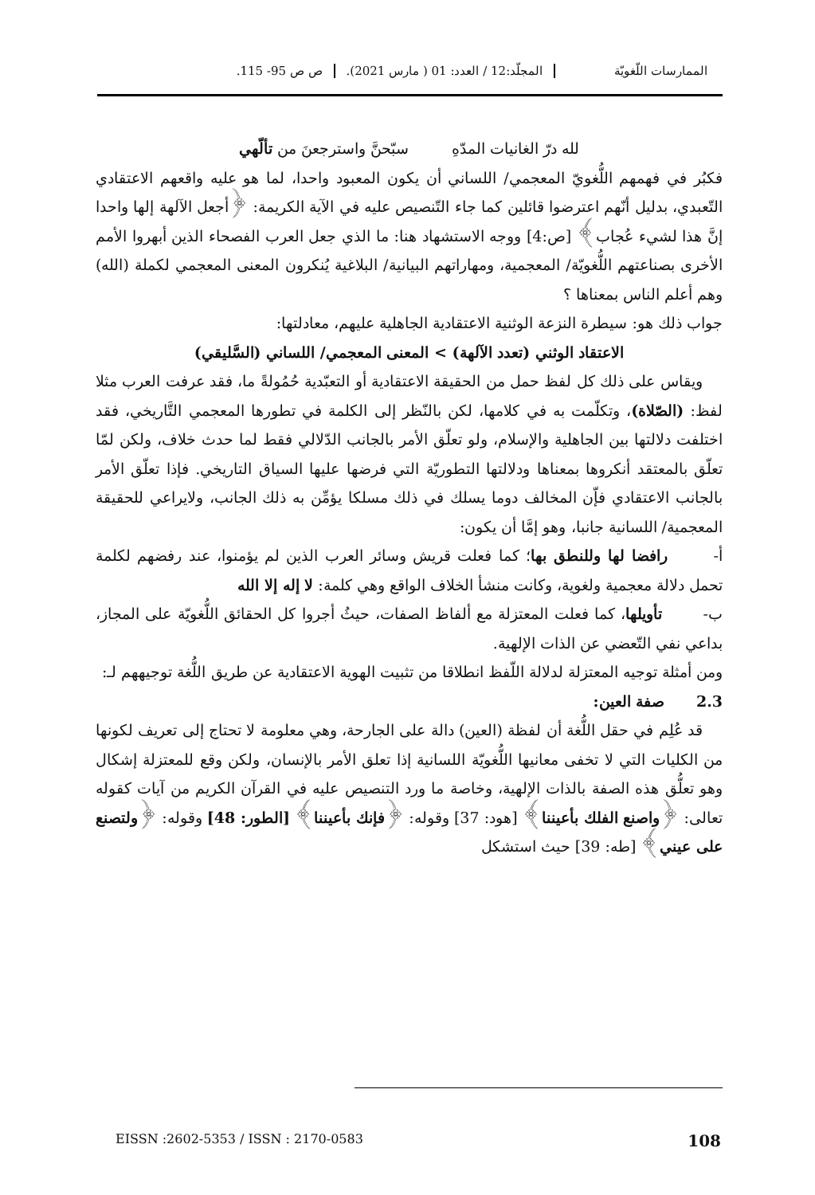الممارسات اللّغويّة المجلّد:12 / العدد: 01 ( مارس 2021).
ص ص 95- 115.
لله درّ الغانيات المدّهِ سبّحنَّ واسترجعنَ من تألّهي
فكبُر في فهمهم اللُّغويّ المعجمي/ اللساني أن يكون المعبود واحدا، لما هو عليه واقعهم الاعتقادي التّعبدي، بدليل أنّهم اعترضوا قائلين كما جاء التّنصيص عليه في الآية الكريمة: ﴿أجعل الآلهة إلها واحدا إنَّ هذا لشيء عُجاب﴾ [ص:4] ووجه الاستشهاد هنا: ما الذي جعل العرب الفصحاء الذين أبهروا الأمم الأخرى بصناعتهم اللُّغويّة/ المعجمية، ومهاراتهم البيانية/ البلاغية يُنكرون المعنى المعجمي لكملة (الله) وهم أعلم الناس بمعناها ؟
جواب ذلك هو: سيطرة النزعة الوثنية الاعتقادية الجاهلية عليهم، معادلتها:
الاعتقاد الوثني (تعدد الآلهة) > المعنى المعجمي/ اللساني (السَّليقي)
ويقاس على ذلك كل لفظ حمل من الحقيقة الاعتقادية أو التعبّدية حُمُولةً ما، فقد عرفت العرب مثلا لفظ: (الصّلاة)، وتكلّمت به في كلامها، لكن بالنّظر إلى الكلمة في تطورها المعجمي التَّاريخي، فقد اختلفت دلالتها بين الجاهلية والإسلام، ولو تعلّق الأمر بالجانب الدّلالي فقط لما حدث خلاف، ولكن لمّا تعلّق بالمعتقد أنكروها بمعناها ودلالتها التطوريّة التي فرضها عليها السياق التاريخي. فإذا تعلّق الأمر بالجانب الاعتقادي فإّن المخالف دوما يسلك في ذلك مسلكا يؤمِّن به ذلك الجانب، ولايراعي للحقيقة المعجمية/ اللسانية جانبا، وهو إمَّا أن يكون:
أ- رافضا لها وللنطق بها؛ كما فعلت قريش وسائر العرب الذين لم يؤمنوا، عند رفضهم لكلمة تحمل دلالة معجمية ولغوية، وكانت منشأ الخلاف الواقع وهي كلمة: لا إله إلا الله
ب- تأويلها، كما فعلت المعتزلة مع ألفاظ الصفات، حيثُ أجروا كل الحقائق اللُّغويّة على المجاز، بداعي نفي التّعضي عن الذات الإلهية.
ومن أمثلة توجيه المعتزلة لدلالة اللّفظ انطلاقا من تثبيت الهوية الاعتقادية عن طريق اللُّغة توجيههم لـ:
2.3 صفة العين:
قد عُلِم في حقل اللُّغة أن لفظة (العين) دالة على الجارحة، وهي معلومة لا تحتاج إلى تعريف لكونها من الكليات التي لا تخفى معانيها اللُّغويّة اللسانية إذا تعلق الأمر بالإنسان، ولكن وقع للمعتزلة إشكال وهو تعلُّق هذه الصفة بالذات الإلهية، وخاصة ما ورد التنصيص عليه في القرآن الكريم من آيات كقوله تعالى: ﴿واصنع الفلك بأعيننا﴾ [هود: 37] وقوله: ﴿فإنك بأعيننا﴾ [الطور: 48] وقوله: ﴿ولتصنع على عيني﴾ [طه: 39] حيث استشكل
EISSN :2602-5353 / ISSN : 2170-0583 108